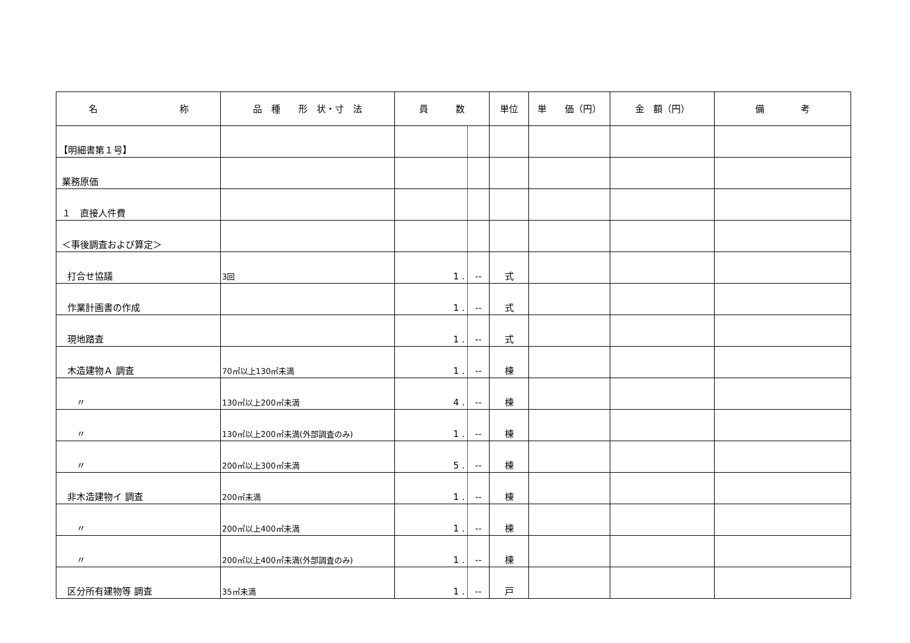| 名 称 | 品 種 形 状・寸 法 | 員 数 | | 単位 | 単 価（円） | 金 額（円） | 備 考 |
| --- | --- | --- | --- | --- | --- | --- | --- |
| 【明細書第１号】 | | | | | | | |
| 業務原価 | | | | | | | |
| １ 直接人件費 | | | | | | | |
| ＜事後調査および算定＞ | | | | | | | |
| 打合せ協議 | 3回 | 1 . | -- | 式 | | | |
| 作業計画書の作成 | | 1 . | -- | 式 | | | |
| 現地踏査 | | 1 . | -- | 式 | | | |
| 木造建物Ａ 調査 | 70㎡以上130㎡未満 | 1 . | -- | 棟 | | | |
| 〃 | 130㎡以上200㎡未満 | 4 . | -- | 棟 | | | |
| 〃 | 130㎡以上200㎡未満(外部調査のみ) | 1 . | -- | 棟 | | | |
| 〃 | 200㎡以上300㎡未満 | 5 . | -- | 棟 | | | |
| 非木造建物イ 調査 | 200㎡未満 | 1 . | -- | 棟 | | | |
| 〃 | 200㎡以上400㎡未満 | 1 . | -- | 棟 | | | |
| 〃 | 200㎡以上400㎡未満(外部調査のみ) | 1 . | -- | 棟 | | | |
| 区分所有建物等 調査 | 35㎡未満 | 1 . | -- | 戸 | | | |